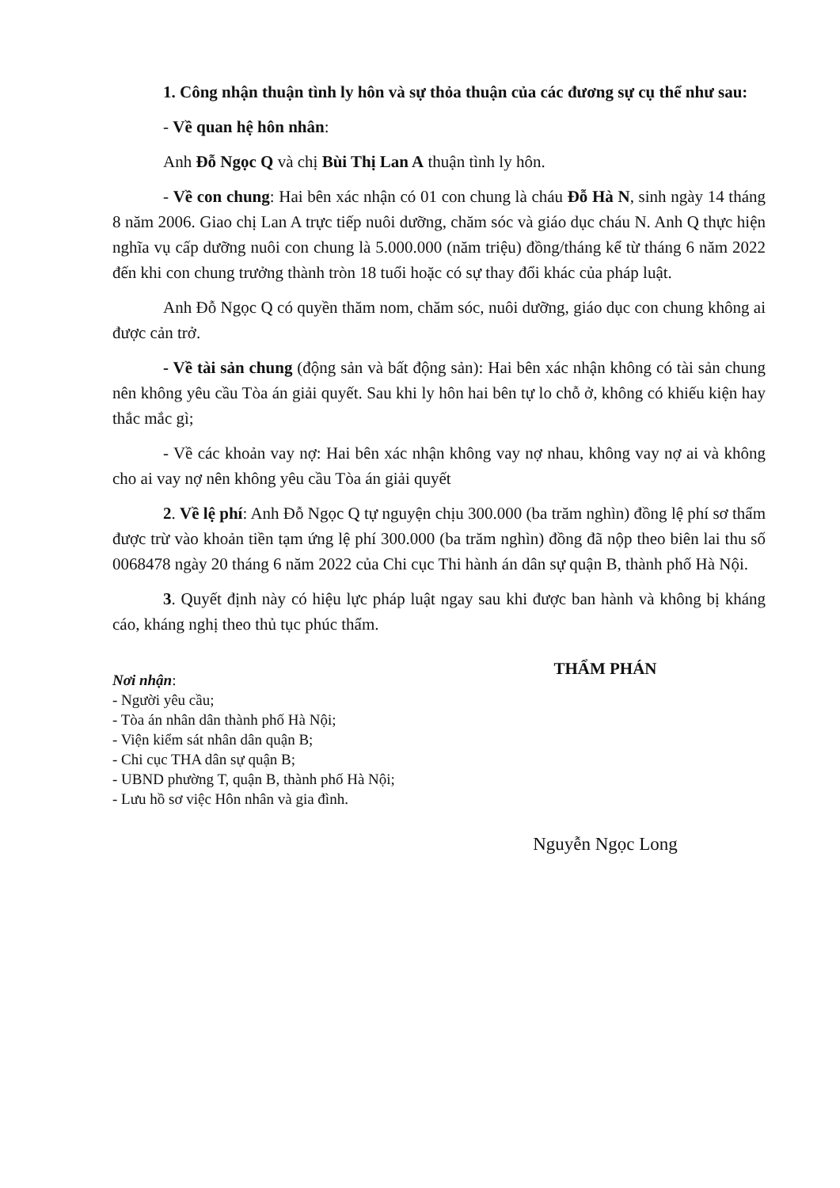1. Công nhận thuận tình ly hôn và sự thỏa thuận của các đương sự cụ thể như sau:
- Về quan hệ hôn nhân:
Anh Đỗ Ngọc Q và chị Bùi Thị Lan A thuận tình ly hôn.
- Về con chung: Hai bên xác nhận có 01 con chung là cháu Đỗ Hà N, sinh ngày 14 tháng 8 năm 2006. Giao chị Lan A trực tiếp nuôi dưỡng, chăm sóc và giáo dục cháu N. Anh Q thực hiện nghĩa vụ cấp dưỡng nuôi con chung là 5.000.000 (năm triệu) đồng/tháng kể từ tháng 6 năm 2022 đến khi con chung trưởng thành tròn 18 tuổi hoặc có sự thay đổi khác của pháp luật.
Anh Đỗ Ngọc Q có quyền thăm nom, chăm sóc, nuôi dưỡng, giáo dục con chung không ai được cản trở.
- Về tài sản chung (động sản và bất động sản): Hai bên xác nhận không có tài sản chung nên không yêu cầu Tòa án giải quyết. Sau khi ly hôn hai bên tự lo chỗ ở, không có khiếu kiện hay thắc mắc gì;
- Về các khoản vay nợ: Hai bên xác nhận không vay nợ nhau, không vay nợ ai và không cho ai vay nợ nên không yêu cầu Tòa án giải quyết
2. Về lệ phí: Anh Đỗ Ngọc Q tự nguyện chịu 300.000 (ba trăm nghìn) đồng lệ phí sơ thẩm được trừ vào khoản tiền tạm ứng lệ phí 300.000 (ba trăm nghìn) đồng đã nộp theo biên lai thu số 0068478 ngày 20 tháng 6 năm 2022 của Chi cục Thi hành án dân sự quận B, thành phố Hà Nội.
3. Quyết định này có hiệu lực pháp luật ngay sau khi được ban hành và không bị kháng cáo, kháng nghị theo thủ tục phúc thẩm.
Nơi nhận:
- Người yêu cầu;
- Tòa án nhân dân thành phố Hà Nội;
- Viện kiểm sát nhân dân quận B;
- Chi cục THA dân sự quận B;
- UBND phường T, quận B, thành phố Hà Nội;
- Lưu hồ sơ việc Hôn nhân và gia đình.
THẨM PHÁN
Nguyễn Ngọc Long